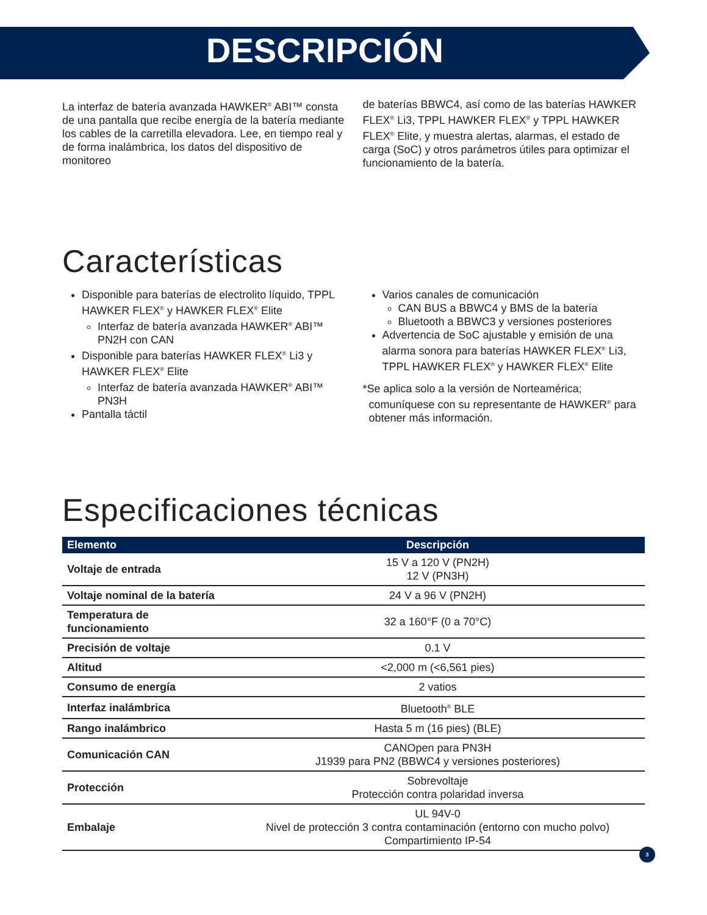DESCRIPCIÓN
La interfaz de batería avanzada HAWKER<sup>®</sup> ABI™ consta de una pantalla que recibe energía de la batería mediante los cables de la carretilla elevadora. Lee, en tiempo real y de forma inalámbrica, los datos del dispositivo de monitoreo
de baterías BBWC4, así como de las baterías HAWKER FLEX<sup>®</sup> Li3, TPPL HAWKER FLEX<sup>®</sup> y TPPL HAWKER FLEX<sup>®</sup> Elite, y muestra alertas, alarmas, el estado de carga (SoC) y otros parámetros útiles para optimizar el funcionamiento de la batería.
Características
Disponible para baterías de electrolito líquido, TPPL HAWKER FLEX<sup>®</sup> y HAWKER FLEX<sup>®</sup> Elite
Interfaz de batería avanzada HAWKER<sup>®</sup> ABI™ PN2H con CAN
Disponible para baterías HAWKER FLEX<sup>®</sup> Li3 y HAWKER FLEX<sup>®</sup> Elite
Interfaz de batería avanzada HAWKER<sup>®</sup> ABI™ PN3H
Pantalla táctil
Varios canales de comunicación
CAN BUS a BBWC4 y BMS de la batería
Bluetooth a BBWC3 y versiones posteriores
Advertencia de SoC ajustable y emisión de una alarma sonora para baterías HAWKER FLEX<sup>®</sup> Li3, TPPL HAWKER FLEX<sup>®</sup> y HAWKER FLEX<sup>®</sup> Elite
*Se aplica solo a la versión de Norteamérica; comuníquese con su representante de HAWKER<sup>®</sup> para obtener más información.
Especificaciones técnicas
| Elemento | Descripción |
| --- | --- |
| Voltaje de entrada | 15 V a 120 V (PN2H) 12 V (PN3H) |
| Voltaje nominal de la batería | 24 V a 96 V (PN2H) |
| Temperatura de funcionamiento | 32 a 160°F (0 a 70°C) |
| Precisión de voltaje | 0.1 V |
| Altitud | <2,000 m (<6,561 pies) |
| Consumo de energía | 2 vatios |
| Interfaz inalámbrica | Bluetooth<sup>®</sup> BLE |
| Rango inalámbrico | Hasta 5 m (16 pies) (BLE) |
| Comunicación CAN | CANOpen para PN3H J1939 para PN2 (BBWC4 y versiones posteriores) |
| Protección | Sobrevoltaje Protección contra polaridad inversa |
| Embalaje | UL 94V-0 Nivel de protección 3 contra contaminación (entorno con mucho polvo) Compartimiento IP-54 |
3